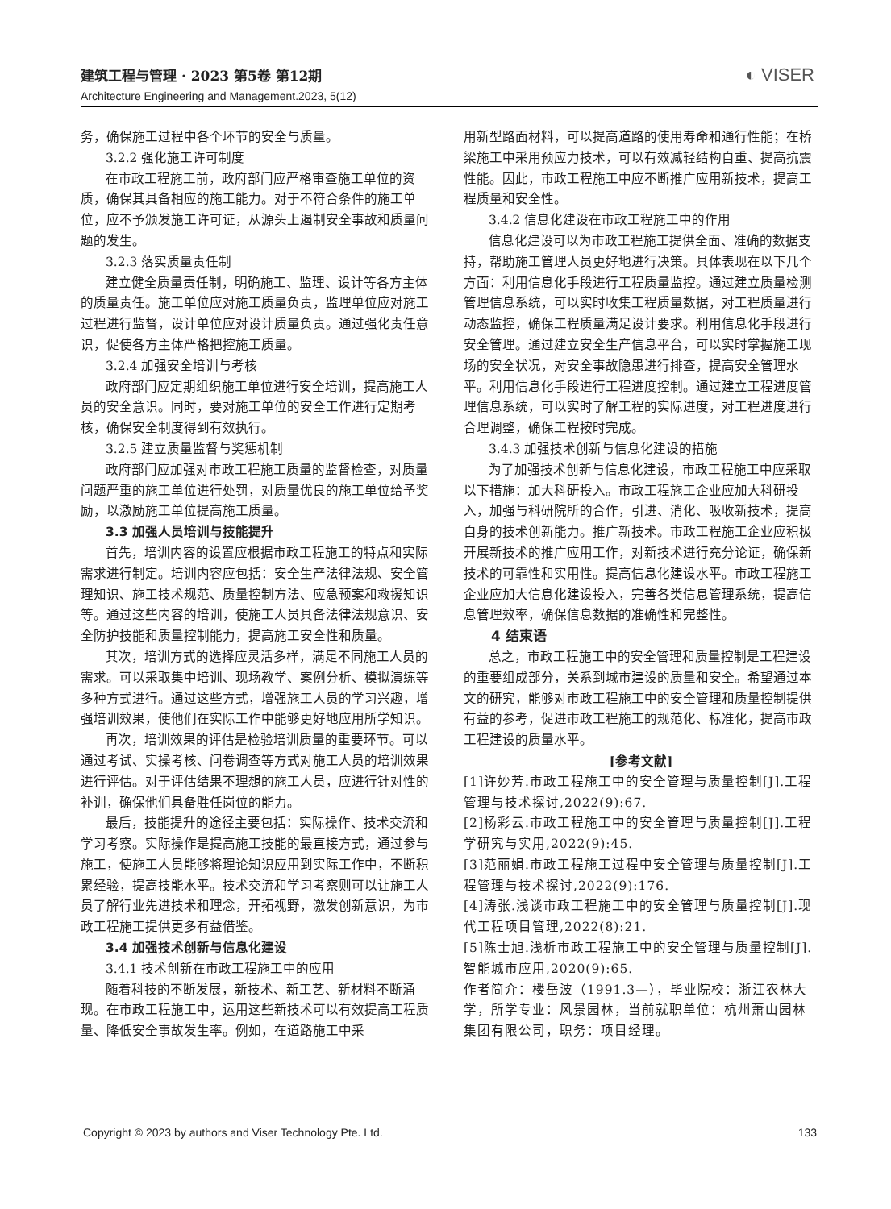建筑工程与管理 · 2023 第5卷 第12期
Architecture Engineering and Management.2023, 5(12)
◐ VISER
务，确保施工过程中各个环节的安全与质量。
3.2.2 强化施工许可制度
在市政工程施工前，政府部门应严格审查施工单位的资质，确保其具备相应的施工能力。对于不符合条件的施工单位，应不予颁发施工许可证，从源头上遏制安全事故和质量问题的发生。
3.2.3 落实质量责任制
建立健全质量责任制，明确施工、监理、设计等各方主体的质量责任。施工单位应对施工质量负责，监理单位应对施工过程进行监督，设计单位应对设计质量负责。通过强化责任意识，促使各方主体严格把控施工质量。
3.2.4 加强安全培训与考核
政府部门应定期组织施工单位进行安全培训，提高施工人员的安全意识。同时，要对施工单位的安全工作进行定期考核，确保安全制度得到有效执行。
3.2.5 建立质量监督与奖惩机制
政府部门应加强对市政工程施工质量的监督检查，对质量问题严重的施工单位进行处罚，对质量优良的施工单位给予奖励，以激励施工单位提高施工质量。
3.3 加强人员培训与技能提升
首先，培训内容的设置应根据市政工程施工的特点和实际需求进行制定。培训内容应包括：安全生产法律法规、安全管理知识、施工技术规范、质量控制方法、应急预案和救援知识等。通过这些内容的培训，使施工人员具备法律法规意识、安全防护技能和质量控制能力，提高施工安全性和质量。
其次，培训方式的选择应灵活多样，满足不同施工人员的需求。可以采取集中培训、现场教学、案例分析、模拟演练等多种方式进行。通过这些方式，增强施工人员的学习兴趣，增强培训效果，使他们在实际工作中能够更好地应用所学知识。
再次，培训效果的评估是检验培训质量的重要环节。可以通过考试、实操考核、问卷调查等方式对施工人员的培训效果进行评估。对于评估结果不理想的施工人员，应进行针对性的补训，确保他们具备胜任岗位的能力。
最后，技能提升的途径主要包括：实际操作、技术交流和学习考察。实际操作是提高施工技能的最直接方式，通过参与施工，使施工人员能够将理论知识应用到实际工作中，不断积累经验，提高技能水平。技术交流和学习考察则可以让施工人员了解行业先进技术和理念，开拓视野，激发创新意识，为市政工程施工提供更多有益借鉴。
3.4 加强技术创新与信息化建设
3.4.1 技术创新在市政工程施工中的应用
随着科技的不断发展，新技术、新工艺、新材料不断涌现。在市政工程施工中，运用这些新技术可以有效提高工程质量、降低安全事故发生率。例如，在道路施工中采
用新型路面材料，可以提高道路的使用寿命和通行性能；在桥梁施工中采用预应力技术，可以有效减轻结构自重、提高抗震性能。因此，市政工程施工中应不断推广应用新技术，提高工程质量和安全性。
3.4.2 信息化建设在市政工程施工中的作用
信息化建设可以为市政工程施工提供全面、准确的数据支持，帮助施工管理人员更好地进行决策。具体表现在以下几个方面：利用信息化手段进行工程质量监控。通过建立质量检测管理信息系统，可以实时收集工程质量数据，对工程质量进行动态监控，确保工程质量满足设计要求。利用信息化手段进行安全管理。通过建立安全生产信息平台，可以实时掌握施工现场的安全状况，对安全事故隐患进行排查，提高安全管理水平。利用信息化手段进行工程进度控制。通过建立工程进度管理信息系统，可以实时了解工程的实际进度，对工程进度进行合理调整，确保工程按时完成。
3.4.3 加强技术创新与信息化建设的措施
为了加强技术创新与信息化建设，市政工程施工中应采取以下措施：加大科研投入。市政工程施工企业应加大科研投入，加强与科研院所的合作，引进、消化、吸收新技术，提高自身的技术创新能力。推广新技术。市政工程施工企业应积极开展新技术的推广应用工作，对新技术进行充分论证，确保新技术的可靠性和实用性。提高信息化建设水平。市政工程施工企业应加大信息化建设投入，完善各类信息管理系统，提高信息管理效率，确保信息数据的准确性和完整性。
4 结束语
总之，市政工程施工中的安全管理和质量控制是工程建设的重要组成部分，关系到城市建设的质量和安全。希望通过本文的研究，能够对市政工程施工中的安全管理和质量控制提供有益的参考，促进市政工程施工的规范化、标准化，提高市政工程建设的质量水平。
[参考文献]
[1]许妙芳.市政工程施工中的安全管理与质量控制[J].工程管理与技术探讨,2022(9):67.
[2]杨彩云.市政工程施工中的安全管理与质量控制[J].工程学研究与实用,2022(9):45.
[3]范丽娟.市政工程施工过程中安全管理与质量控制[J].工程管理与技术探讨,2022(9):176.
[4]涛张.浅谈市政工程施工中的安全管理与质量控制[J].现代工程项目管理,2022(8):21.
[5]陈士旭.浅析市政工程施工中的安全管理与质量控制[J].智能城市应用,2020(9):65.
作者简介：楼岳波（1991.3—），毕业院校：浙江农林大学，所学专业：风景园林，当前就职单位：杭州萧山园林集团有限公司，职务：项目经理。
Copyright © 2023 by authors and Viser Technology Pte. Ltd. 133